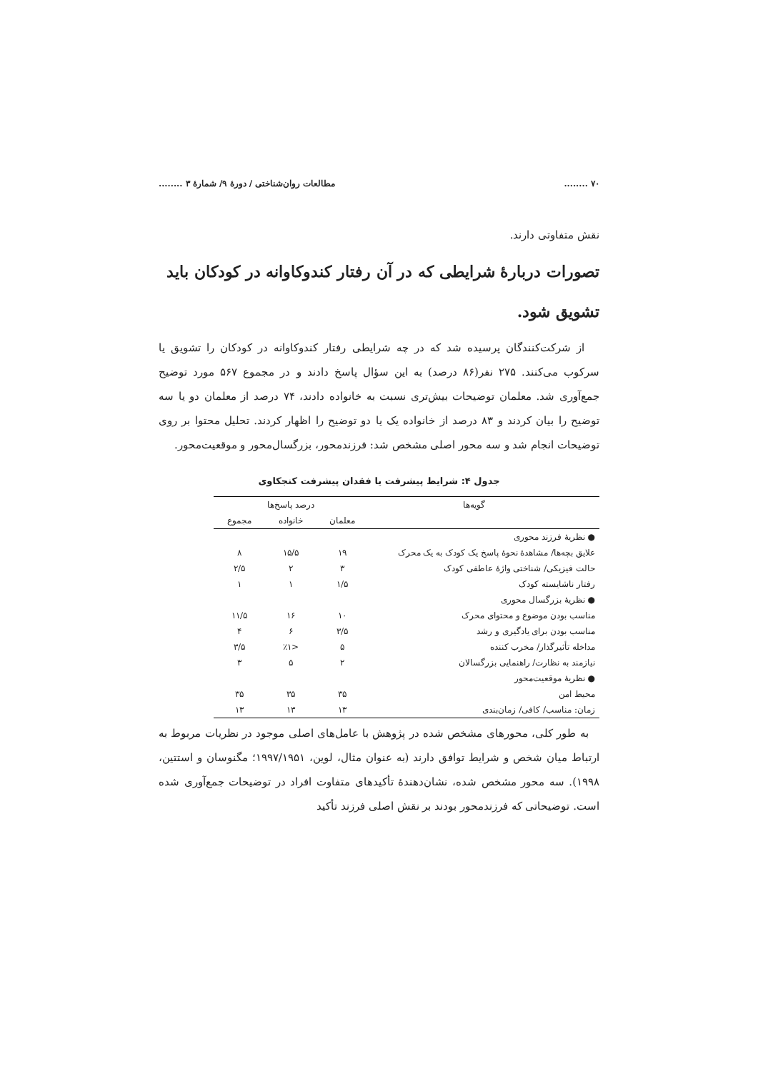۷۰ ........ مطالعات روان‌شناختی / دورۀ ۹/ شمارۀ ۳ ........
نقش متفاوتی دارند.
تصورات دربارۀ شرایطی که در آن رفتار کندوکاوانه در کودکان باید تشویق شود.
از شرکت‌کنندگان پرسیده شد که در چه شرایطی رفتار کندوکاوانه در کودکان را تشویق یا سرکوب می‌کنند. ۲۷۵ نفر(۸۶ درصد) به این سؤال پاسخ دادند و در مجموع ۵۶۷ مورد توضیح جمع‌آوری شد. معلمان توضیحات بیش‌تری نسبت به خانواده دادند، ۷۴ درصد از معلمان دو یا سه توضیح را بیان کردند و ۸۳ درصد از خانواده یک یا دو توضیح را اظهار کردند. تحلیل محتوا بر روی توضیحات انجام شد و سه محور اصلی مشخص شد: فرزندمحور، بزرگسال‌محور و موقعیت‌محور.
جدول ۴: شرایط پیشرفت یا فقدان پیشرفت کنجکاوی
| گویه‌ها | درصد پاسخ‌ها | | |
| --- | --- | --- | --- |
| | معلمان | خانواده | مجموع |
| ● نظریۀ فرزند محوری | | | |
| علایق بچه‌ها/ مشاهدۀ نحوۀ پاسخ یک کودک به یک محرک | ۱۹ | ۱۵/۵ | ۸ |
| حالت فیزیکی/ شناختی واژۀ عاطفی کودک | ۳ | ۲ | ۲/۵ |
| رفتار ناشایسته کودک | ۱/۵ | ۱ | ۱ |
| ● نظریۀ بزرگسال محوری | | | |
| مناسب بودن موضوع و محتوای محرک | ۱۰ | ۱۶ | ۱۱/۵ |
| مناسب بودن برای یادگیری و رشد | ۳/۵ | ۶ | ۴ |
| مداخله تأثیرگذار/ مخرب کننده | ۵ | <٪۱ | ۳/۵ |
| نیازمند به نظارت/ راهنمایی بزرگسالان | ۲ | ۵ | ۳ |
| ● نظریۀ موقعیت‌محور | | | |
| محیط امن | ۳۵ | ۳۵ | ۳۵ |
| زمان: مناسب/ کافی/ زمان‌بندی | ۱۳ | ۱۳ | ۱۳ |
به طور کلی، محورهای مشخص شده در پژوهش با عامل‌های اصلی موجود در نظریات مربوط به ارتباط میان شخص و شرایط توافق دارند (به عنوان مثال، لوین، ۱۹۹۷/۱۹۵۱؛ مگنوسان و استتین، ۱۹۹۸). سه محور مشخص شده، نشان‌دهندۀ تأکیدهای متفاوت افراد در توضیحات جمع‌آوری شده است. توضیحاتی که فرزندمحور بودند بر نقش اصلی فرزند تأکید